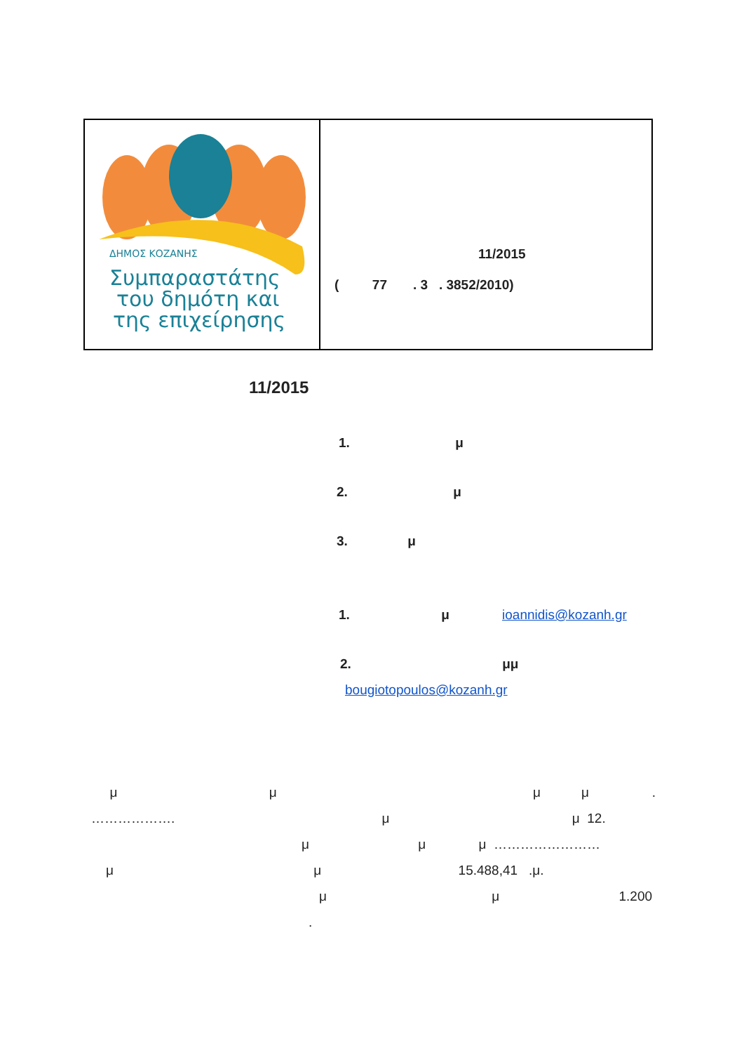ΔΗΜΟΣ ΚΟΖΑΝΗΣ
Συμπαραστάτης
του δημότη και
της επιχείρησης
11/2015
( 77 . 3 . 3852/2010)
11/2015
1. μ
2. μ
3. μ
1. μ ioannidis@kozanh.gr
2. μμ
bougiotopoulos@kozanh.gr
μ μ μ μ .
………………. μ μ 12.
μ μ μ ……………………
μ μ 15.488,41 .μ.
μ μ 1.200
.